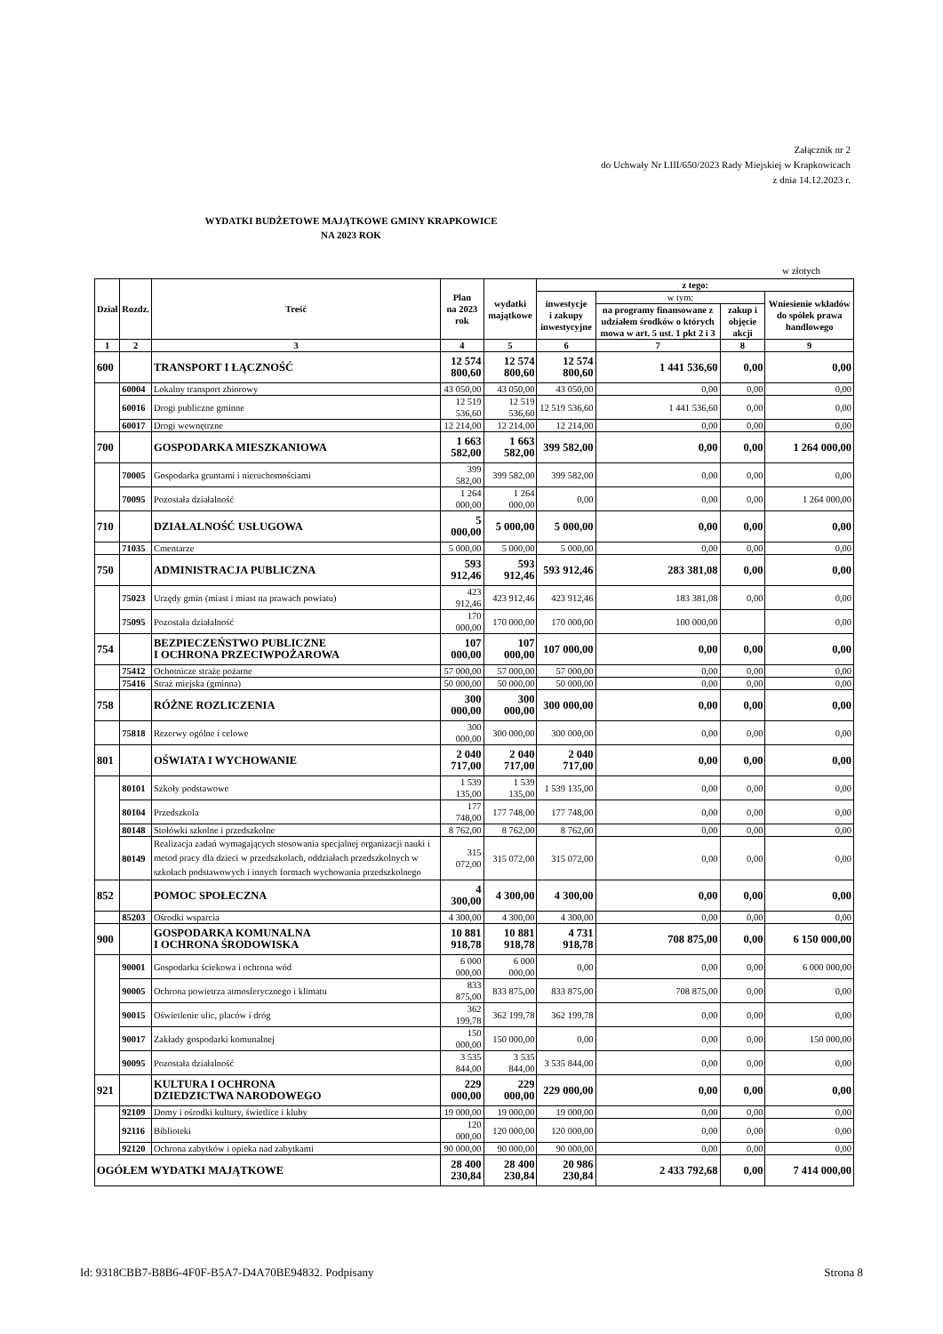Załącznik nr 2
do Uchwały Nr LIII/650/2023 Rady Miejskiej w Krapkowicach
z dnia 14.12.2023 r.
WYDATKI BUDŻETOWE MAJĄTKOWE GMINY KRAPKOWICE
NA 2023 ROK
w złotych
| Dział | Rozdz. | Treść | Plan na 2023 rok | wydatki majątkowe | z tego: | | | |
| --- | --- | --- | --- | --- | --- | --- | --- | --- |
| | | | | | inwestycje i zakupy inwestycyjne | w tym: | | Wniesienie wkładów do spółek prawa handlowego |
| | | | | | | na programy finansowane z udziałem środków o których mowa w art. 5 ust. 1 pkt 2 i 3 | zakup i objęcie akcji | |
| 1 | 2 | 3 | 4 | 5 | 6 | 7 | 8 | 9 |
| 600 | | TRANSPORT I ŁĄCZNOŚĆ | 12 574 800,60 | 12 574 800,60 | 12 574 800,60 | 1 441 536,60 | 0,00 | 0,00 |
| | 60004 | Lokalny transport zbiorowy | 43 050,00 | 43 050,00 | 43 050,00 | 0,00 | 0,00 | 0,00 |
| | 60016 | Drogi publiczne gminne | 12 519 536,60 | 12 519 536,60 | 12 519 536,60 | 1 441 536,60 | 0,00 | 0,00 |
| | 60017 | Drogi wewnętrzne | 12 214,00 | 12 214,00 | 12 214,00 | 0,00 | 0,00 | 0,00 |
| 700 | | GOSPODARKA MIESZKANIOWA | 1 663 582,00 | 1 663 582,00 | 399 582,00 | 0,00 | 0,00 | 1 264 000,00 |
| | 70005 | Gospodarka gruntami i nieruchomościami | 399 582,00 | 399 582,00 | 399 582,00 | 0,00 | 0,00 | 0,00 |
| | 70095 | Pozostała działalność | 1 264 000,00 | 1 264 000,00 | 0,00 | 0,00 | 0,00 | 1 264 000,00 |
| 710 | | DZIAŁALNOŚĆ USŁUGOWA | 5 000,00 | 5 000,00 | 5 000,00 | 0,00 | 0,00 | 0,00 |
| | 71035 | Cmentarze | 5 000,00 | 5 000,00 | 5 000,00 | 0,00 | 0,00 | 0,00 |
| 750 | | ADMINISTRACJA PUBLICZNA | 593 912,46 | 593 912,46 | 593 912,46 | 283 381,08 | 0,00 | 0,00 |
| | 75023 | Urzędy gmin (miast i miast na prawach powiatu) | 423 912,46 | 423 912,46 | 423 912,46 | 183 381,08 | 0,00 | 0,00 |
| | 75095 | Pozostała działalność | 170 000,00 | 170 000,00 | 170 000,00 | 100 000,00 | | 0,00 |
| 754 | | BEZPIECZEŃSTWO PUBLICZNE I OCHRONA PRZECIWPOŻAROWA | 107 000,00 | 107 000,00 | 107 000,00 | 0,00 | 0,00 | 0,00 |
| | 75412 | Ochotnicze straże pożarne | 57 000,00 | 57 000,00 | 57 000,00 | 0,00 | 0,00 | 0,00 |
| | 75416 | Straż miejska (gminna) | 50 000,00 | 50 000,00 | 50 000,00 | 0,00 | 0,00 | 0,00 |
| 758 | | RÓŻNE ROZLICZENIA | 300 000,00 | 300 000,00 | 300 000,00 | 0,00 | 0,00 | 0,00 |
| | 75818 | Rezerwy ogólne i celowe | 300 000,00 | 300 000,00 | 300 000,00 | 0,00 | 0,00 | 0,00 |
| 801 | | OŚWIATA I WYCHOWANIE | 2 040 717,00 | 2 040 717,00 | 2 040 717,00 | 0,00 | 0,00 | 0,00 |
| | 80101 | Szkoły podstawowe | 1 539 135,00 | 1 539 135,00 | 1 539 135,00 | 0,00 | 0,00 | 0,00 |
| | 80104 | Przedszkola | 177 748,00 | 177 748,00 | 177 748,00 | 0,00 | 0,00 | 0,00 |
| | 80148 | Stołówki szkolne i przedszkolne | 8 762,00 | 8 762,00 | 8 762,00 | 0,00 | 0,00 | 0,00 |
| | 80149 | Realizacja zadań wymagających stosowania specjalnej organizacji nauki i metod pracy dla dzieci w przedszkolach, oddziałach przedszkolnych w szkołach podstawowych i innych formach wychowania przedszkolnego | 315 072,00 | 315 072,00 | 315 072,00 | 0,00 | 0,00 | 0,00 |
| 852 | | POMOC SPOŁECZNA | 4 300,00 | 4 300,00 | 4 300,00 | 0,00 | 0,00 | 0,00 |
| | 85203 | Ośrodki wsparcia | 4 300,00 | 4 300,00 | 4 300,00 | 0,00 | 0,00 | 0,00 |
| 900 | | GOSPODARKA KOMUNALNA I OCHRONA ŚRODOWISKA | 10 881 918,78 | 10 881 918,78 | 4 731 918,78 | 708 875,00 | 0,00 | 6 150 000,00 |
| | 90001 | Gospodarka ściekowa i ochrona wód | 6 000 000,00 | 6 000 000,00 | 0,00 | 0,00 | 0,00 | 6 000 000,00 |
| | 90005 | Ochrona powietrza atmosferycznego i klimatu | 833 875,00 | 833 875,00 | 833 875,00 | 708 875,00 | 0,00 | 0,00 |
| | 90015 | Oświetlenie ulic, placów i dróg | 362 199,78 | 362 199,78 | 362 199,78 | 0,00 | 0,00 | 0,00 |
| | 90017 | Zakłady gospodarki komunalnej | 150 000,00 | 150 000,00 | 0,00 | 0,00 | 0,00 | 150 000,00 |
| | 90095 | Pozostała działalność | 3 535 844,00 | 3 535 844,00 | 3 535 844,00 | 0,00 | 0,00 | 0,00 |
| 921 | | KULTURA I OCHRONA DZIEDZICTWA NARODOWEGO | 229 000,00 | 229 000,00 | 229 000,00 | 0,00 | 0,00 | 0,00 |
| | 92109 | Domy i ośrodki kultury, świetlice i kluby | 19 000,00 | 19 000,00 | 19 000,00 | 0,00 | 0,00 | 0,00 |
| | 92116 | Biblioteki | 120 000,00 | 120 000,00 | 120 000,00 | 0,00 | 0,00 | 0,00 |
| | 92120 | Ochrona zabytków i opieka nad zabytkami | 90 000,00 | 90 000,00 | 90 000,00 | 0,00 | 0,00 | 0,00 |
| OGÓŁEM WYDATKI MAJĄTKOWE | | | 28 400 230,84 | 28 400 230,84 | 20 986 230,84 | 2 433 792,68 | 0,00 | 7 414 000,00 |
Id: 9318CBB7-B8B6-4F0F-B5A7-D4A70BE94832. Podpisany Strona 8